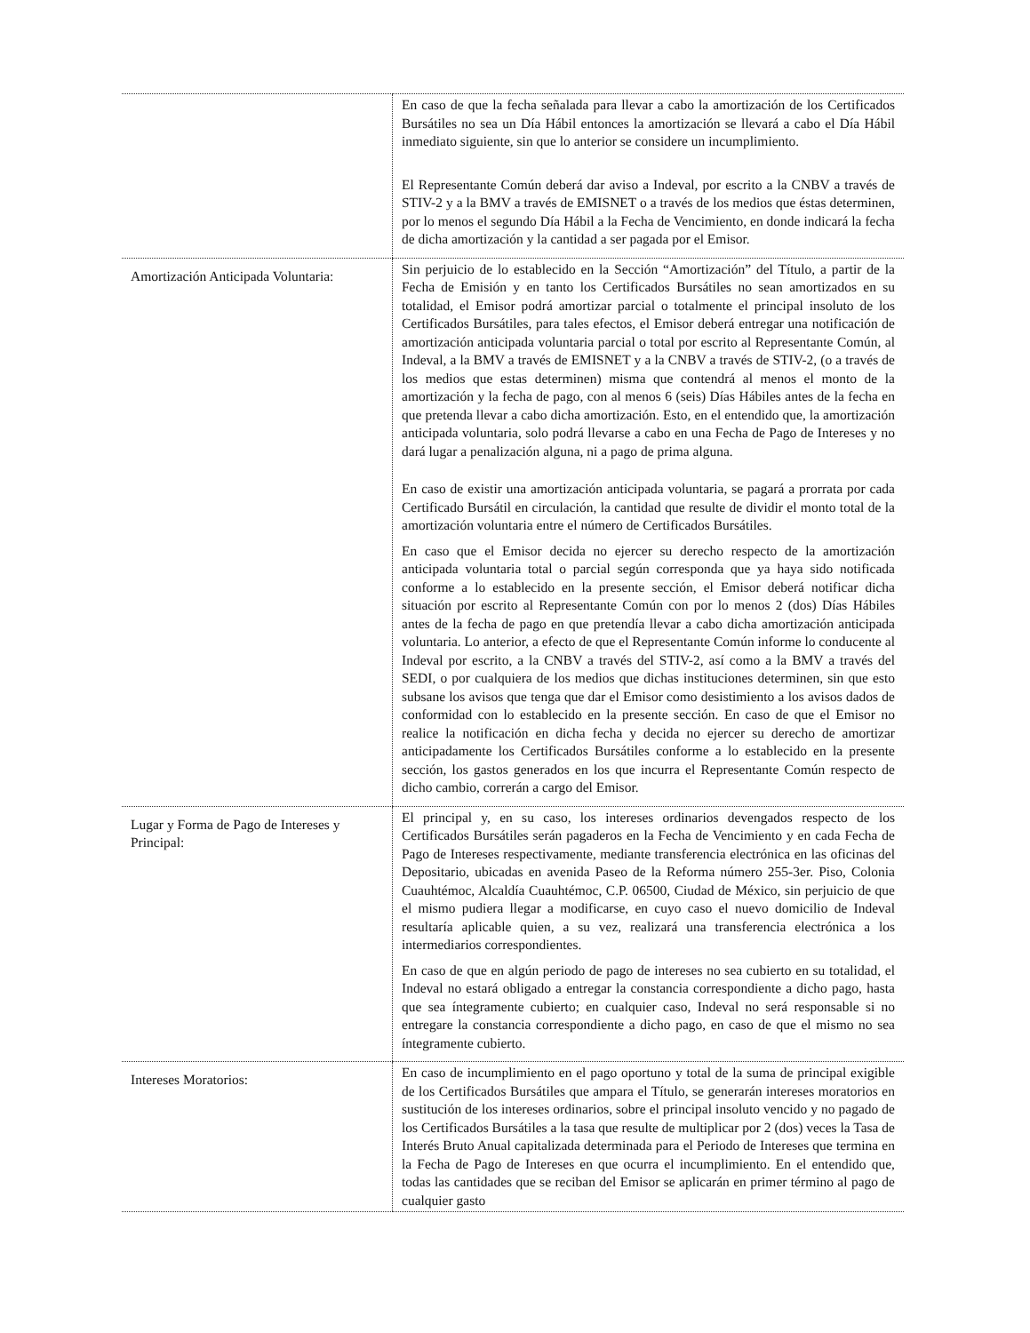| | En caso de que la fecha señalada para llevar a cabo la amortización de los Certificados Bursátiles no sea un Día Hábil entonces la amortización se llevará a cabo el Día Hábil inmediato siguiente, sin que lo anterior se considere un incumplimiento. El Representante Común deberá dar aviso a Indeval, por escrito a la CNBV a través de STIV-2 y a la BMV a través de EMISNET o a través de los medios que éstas determinen, por lo menos el segundo Día Hábil a la Fecha de Vencimiento, en donde indicará la fecha de dicha amortización y la cantidad a ser pagada por el Emisor. |
| Amortización Anticipada Voluntaria: | Sin perjuicio de lo establecido en la Sección “Amortización” del Título, a partir de la Fecha de Emisión y en tanto los Certificados Bursátiles no sean amortizados en su totalidad, el Emisor podrá amortizar parcial o totalmente el principal insoluto de los Certificados Bursátiles, para tales efectos, el Emisor deberá entregar una notificación de amortización anticipada voluntaria parcial o total por escrito al Representante Común, al Indeval, a la BMV a través de EMISNET y a la CNBV a través de STIV-2, (o a través de los medios que estas determinen) misma que contendrá al menos el monto de la amortización y la fecha de pago, con al menos 6 (seis) Días Hábiles antes de la fecha en que pretenda llevar a cabo dicha amortización. Esto, en el entendido que, la amortización anticipada voluntaria, solo podrá llevarse a cabo en una Fecha de Pago de Intereses y no dará lugar a penalización alguna, ni a pago de prima alguna. En caso de existir una amortización anticipada voluntaria, se pagará a prorrata por cada Certificado Bursátil en circulación, la cantidad que resulte de dividir el monto total de la amortización voluntaria entre el número de Certificados Bursátiles. En caso que el Emisor decida no ejercer su derecho respecto de la amortización anticipada voluntaria total o parcial según corresponda que ya haya sido notificada conforme a lo establecido en la presente sección, el Emisor deberá notificar dicha situación por escrito al Representante Común con por lo menos 2 (dos) Días Hábiles antes de la fecha de pago en que pretendía llevar a cabo dicha amortización anticipada voluntaria. Lo anterior, a efecto de que el Representante Común informe lo conducente al Indeval por escrito, a la CNBV a través del STIV-2, así como a la BMV a través del SEDI, o por cualquiera de los medios que dichas instituciones determinen, sin que esto subsane los avisos que tenga que dar el Emisor como desistimiento a los avisos dados de conformidad con lo establecido en la presente sección. En caso de que el Emisor no realice la notificación en dicha fecha y decida no ejercer su derecho de amortizar anticipadamente los Certificados Bursátiles conforme a lo establecido en la presente sección, los gastos generados en los que incurra el Representante Común respecto de dicho cambio, correrán a cargo del Emisor. |
| Lugar y Forma de Pago de Intereses y Principal: | El principal y, en su caso, los intereses ordinarios devengados respecto de los Certificados Bursátiles serán pagaderos en la Fecha de Vencimiento y en cada Fecha de Pago de Intereses respectivamente, mediante transferencia electrónica en las oficinas del Depositario, ubicadas en avenida Paseo de la Reforma número 255-3er. Piso, Colonia Cuauhtémoc, Alcaldía Cuauhtémoc, C.P. 06500, Ciudad de México, sin perjuicio de que el mismo pudiera llegar a modificarse, en cuyo caso el nuevo domicilio de Indeval resultaría aplicable quien, a su vez, realizará una transferencia electrónica a los intermediarios correspondientes. En caso de que en algún periodo de pago de intereses no sea cubierto en su totalidad, el Indeval no estará obligado a entregar la constancia correspondiente a dicho pago, hasta que sea íntegramente cubierto; en cualquier caso, Indeval no será responsable si no entregare la constancia correspondiente a dicho pago, en caso de que el mismo no sea íntegramente cubierto. |
| Intereses Moratorios: | En caso de incumplimiento en el pago oportuno y total de la suma de principal exigible de los Certificados Bursátiles que ampara el Título, se generarán intereses moratorios en sustitución de los intereses ordinarios, sobre el principal insoluto vencido y no pagado de los Certificados Bursátiles a la tasa que resulte de multiplicar por 2 (dos) veces la Tasa de Interés Bruto Anual capitalizada determinada para el Periodo de Intereses que termina en la Fecha de Pago de Intereses en que ocurra el incumplimiento. En el entendido que, todas las cantidades que se reciban del Emisor se aplicarán en primer término al pago de cualquier gasto |